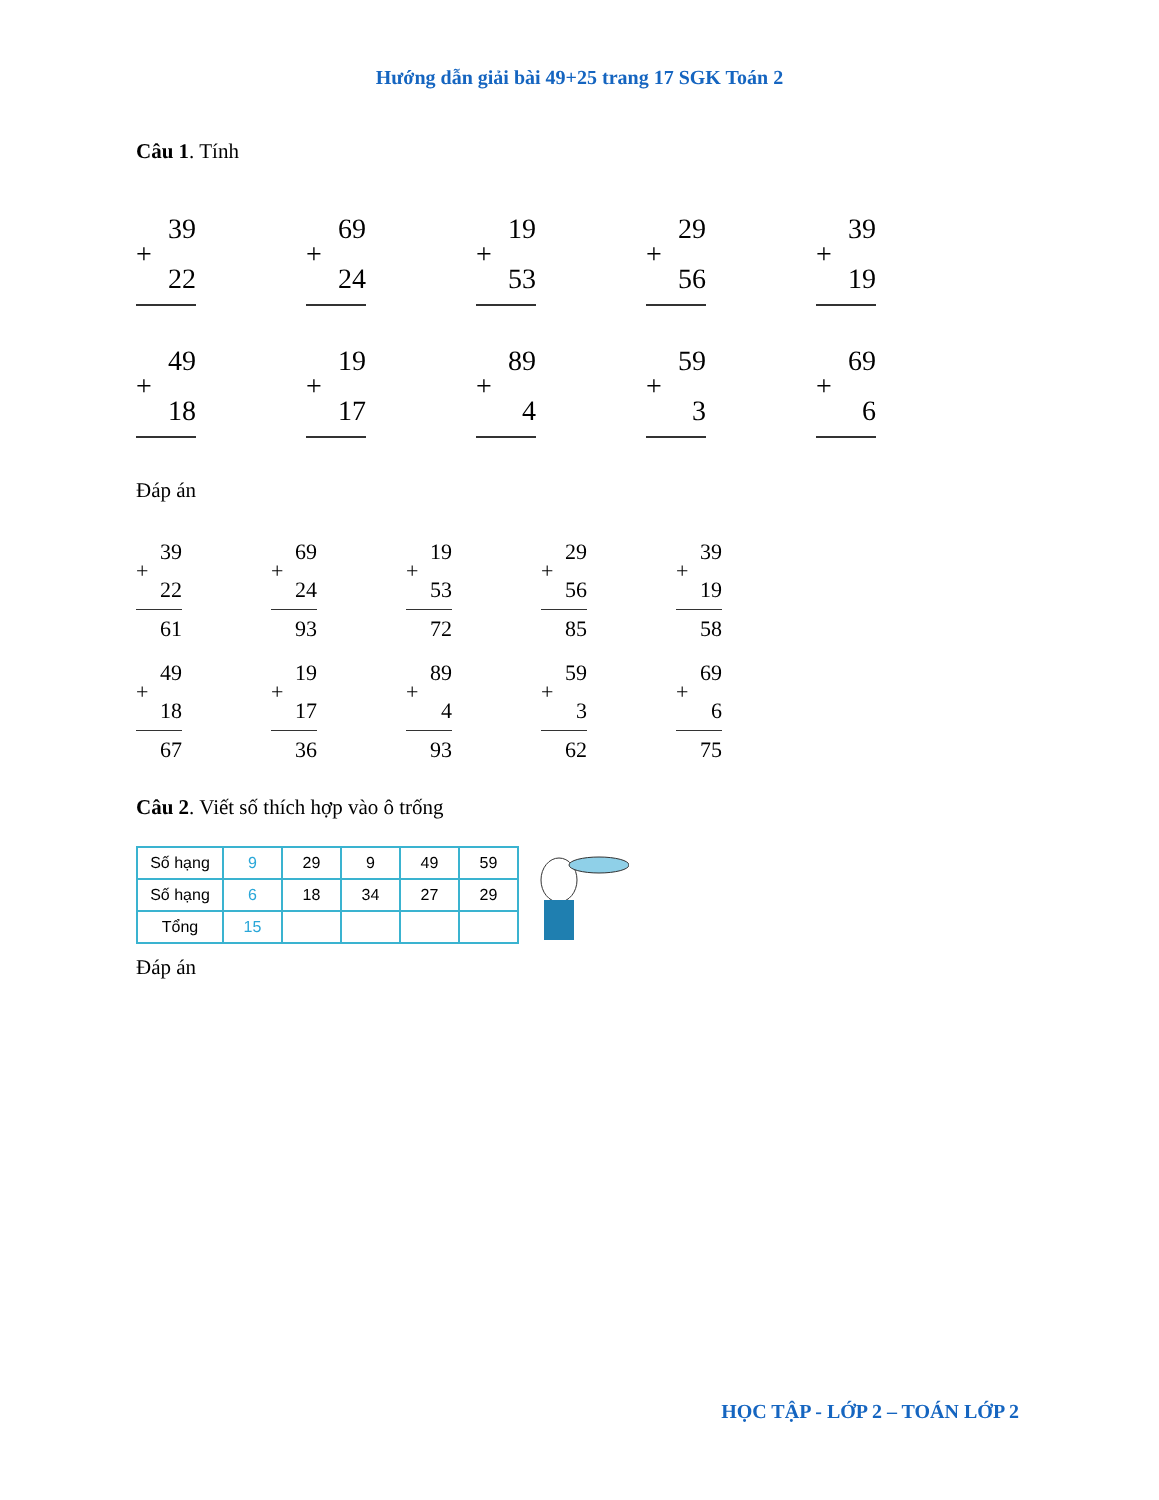Hướng dẫn giải bài 49+25 trang 17 SGK Toán 2
Câu 1. Tính
39
22
+
69
24
+
19
53
+
29
56
+
39
19
+
49
18
+
19
17
+
89
4
+
59
3
+
69
6
+
Đáp án
39
22
+
61
69
24
+
93
19
53
+
72
29
56
+
85
39
19
+
58
49
18
+
67
19
17
+
36
89
4
+
93
59
3
+
62
69
6
+
75
Câu 2. Viết số thích hợp vào ô trống
| Số hạng | 9 | 29 | 9 | 49 | 59 |
| Số hạng | 6 | 18 | 34 | 27 | 29 |
| Tổng | 15 | | | | |
Đáp án
HỌC TẬP - LỚP 2 – TOÁN LỚP 2